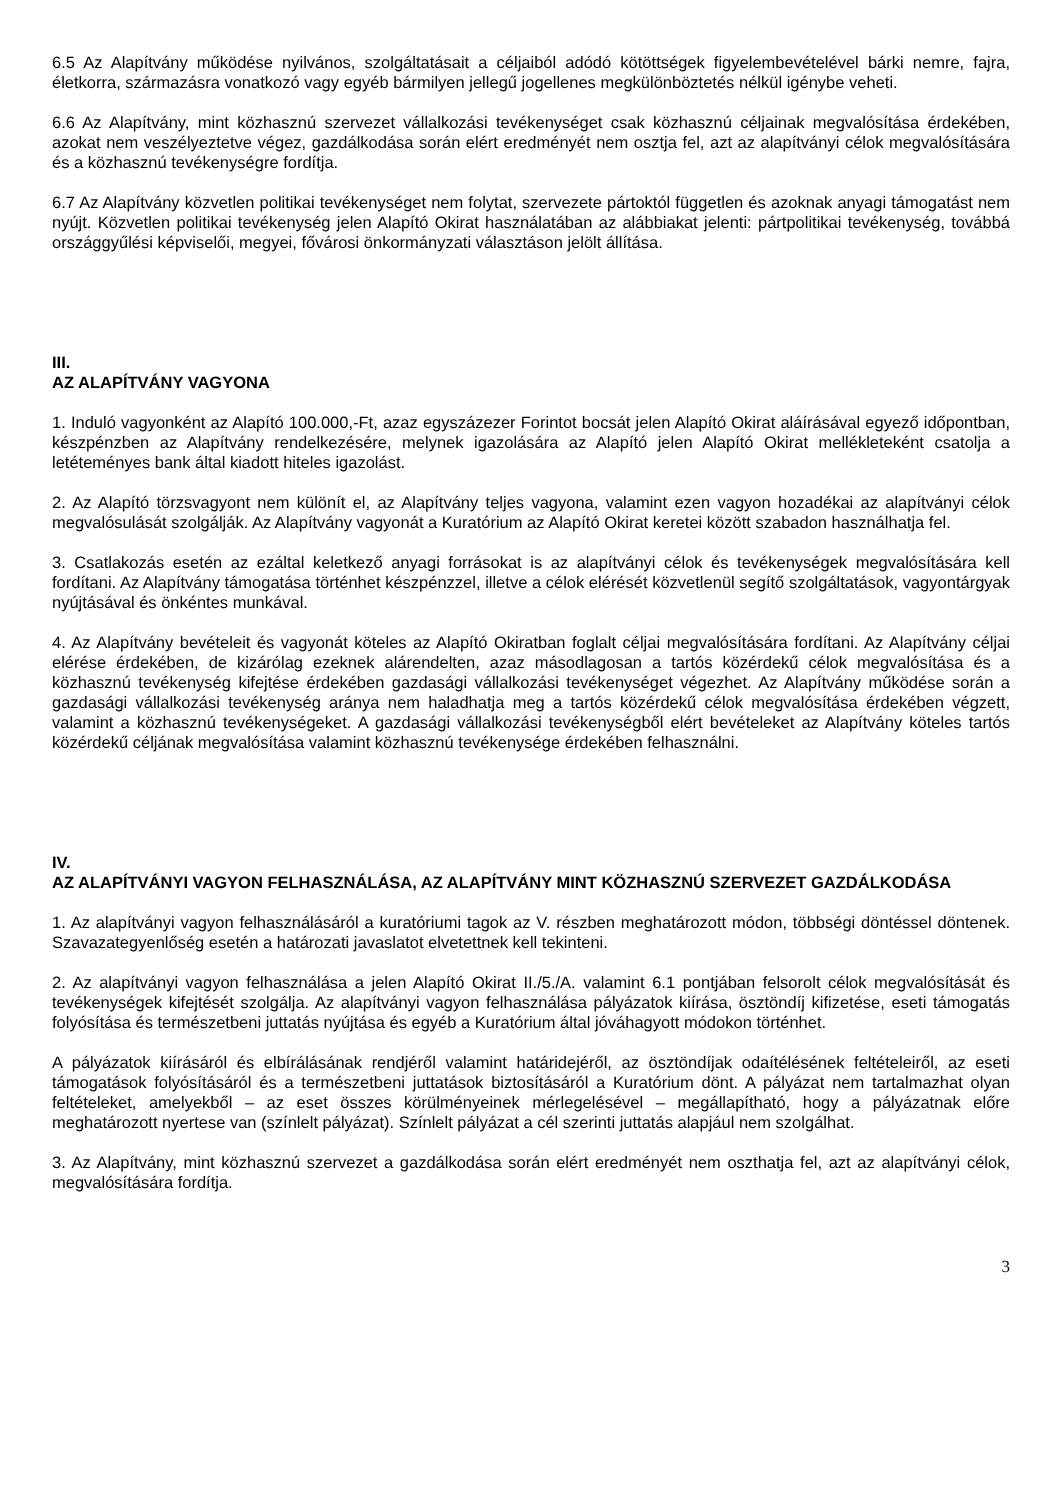6.5 Az Alapítvány működése nyilvános, szolgáltatásait a céljaiból adódó kötöttségek figyelembevételével bárki nemre, fajra, életkorra, származásra vonatkozó vagy egyéb bármilyen jellegű jogellenes megkülönböztetés nélkül igénybe veheti.
6.6 Az Alapítvány, mint közhasznú szervezet vállalkozási tevékenységet csak közhasznú céljainak megvalósítása érdekében, azokat nem veszélyeztetve végez, gazdálkodása során elért eredményét nem osztja fel, azt az alapítványi célok megvalósítására és a közhasznú tevékenységre fordítja.
6.7 Az Alapítvány közvetlen politikai tevékenységet nem folytat, szervezete pártoktól független és azoknak anyagi támogatást nem nyújt. Közvetlen politikai tevékenység jelen Alapító Okirat használatában az alábbiakat jelenti: pártpolitikai tevékenység, továbbá országgyűlési képviselői, megyei, fővárosi önkormányzati választáson jelölt állítása.
III.
AZ ALAPÍTVÁNY VAGYONA
1. Induló vagyonként az Alapító 100.000,-Ft, azaz egyszázezer Forintot bocsát jelen Alapító Okirat aláírásával egyező időpontban, készpénzben az Alapítvány rendelkezésére, melynek igazolására az Alapító jelen Alapító Okirat mellékleteként csatolja a letéteményes bank által kiadott hiteles igazolást.
2. Az Alapító törzsvagyont nem különít el, az Alapítvány teljes vagyona, valamint ezen vagyon hozadékai az alapítványi célok megvalósulását szolgálják. Az Alapítvány vagyonát a Kuratórium az Alapító Okirat keretei között szabadon használhatja fel.
3. Csatlakozás esetén az ezáltal keletkező anyagi forrásokat is az alapítványi célok és tevékenységek megvalósítására kell fordítani. Az Alapítvány támogatása történhet készpénzzel, illetve a célok elérését közvetlenül segítő szolgáltatások, vagyontárgyak nyújtásával és önkéntes munkával.
4. Az Alapítvány bevételeit és vagyonát köteles az Alapító Okiratban foglalt céljai megvalósítására fordítani. Az Alapítvány céljai elérése érdekében, de kizárólag ezeknek alárendelten, azaz másodlagosan a tartós közérdekű célok megvalósítása és a közhasznú tevékenység kifejtése érdekében gazdasági vállalkozási tevékenységet végezhet. Az Alapítvány működése során a gazdasági vállalkozási tevékenység aránya nem haladhatja meg a tartós közérdekű célok megvalósítása érdekében végzett, valamint a közhasznú tevékenységeket. A gazdasági vállalkozási tevékenységből elért bevételeket az Alapítvány köteles tartós közérdekű céljának megvalósítása valamint közhasznú tevékenysége érdekében felhasználni.
IV.
AZ ALAPÍTVÁNYI VAGYON FELHASZNÁLÁSA, AZ ALAPÍTVÁNY MINT KÖZHASZNÚ SZERVEZET GAZDÁLKODÁSA
1. Az alapítványi vagyon felhasználásáról a kuratóriumi tagok az V. részben meghatározott módon, többségi döntéssel döntenek. Szavazategyenlőség esetén a határozati javaslatot elvetettnek kell tekinteni.
2. Az alapítványi vagyon felhasználása a jelen Alapító Okirat II./5./A. valamint 6.1 pontjában felsorolt célok megvalósítását és tevékenységek kifejtését szolgálja. Az alapítványi vagyon felhasználása pályázatok kiírása, ösztöndíj kifizetése, eseti támogatás folyósítása és természetbeni juttatás nyújtása és egyéb a Kuratórium által jóváhagyott módokon történhet.
A pályázatok kiírásáról és elbírálásának rendjéről valamint határidejéről, az ösztöndíjak odaítélésének feltételeiről, az eseti támogatások folyósításáról és a természetbeni juttatások biztosításáról a Kuratórium dönt. A pályázat nem tartalmazhat olyan feltételeket, amelyekből – az eset összes körülményeinek mérlegelésével – megállapítható, hogy a pályázatnak előre meghatározott nyertese van (színlelt pályázat). Színlelt pályázat a cél szerinti juttatás alapjául nem szolgálhat.
3. Az Alapítvány, mint közhasznú szervezet a gazdálkodása során elért eredményét nem oszthatja fel, azt az alapítványi célok, megvalósítására fordítja.
3